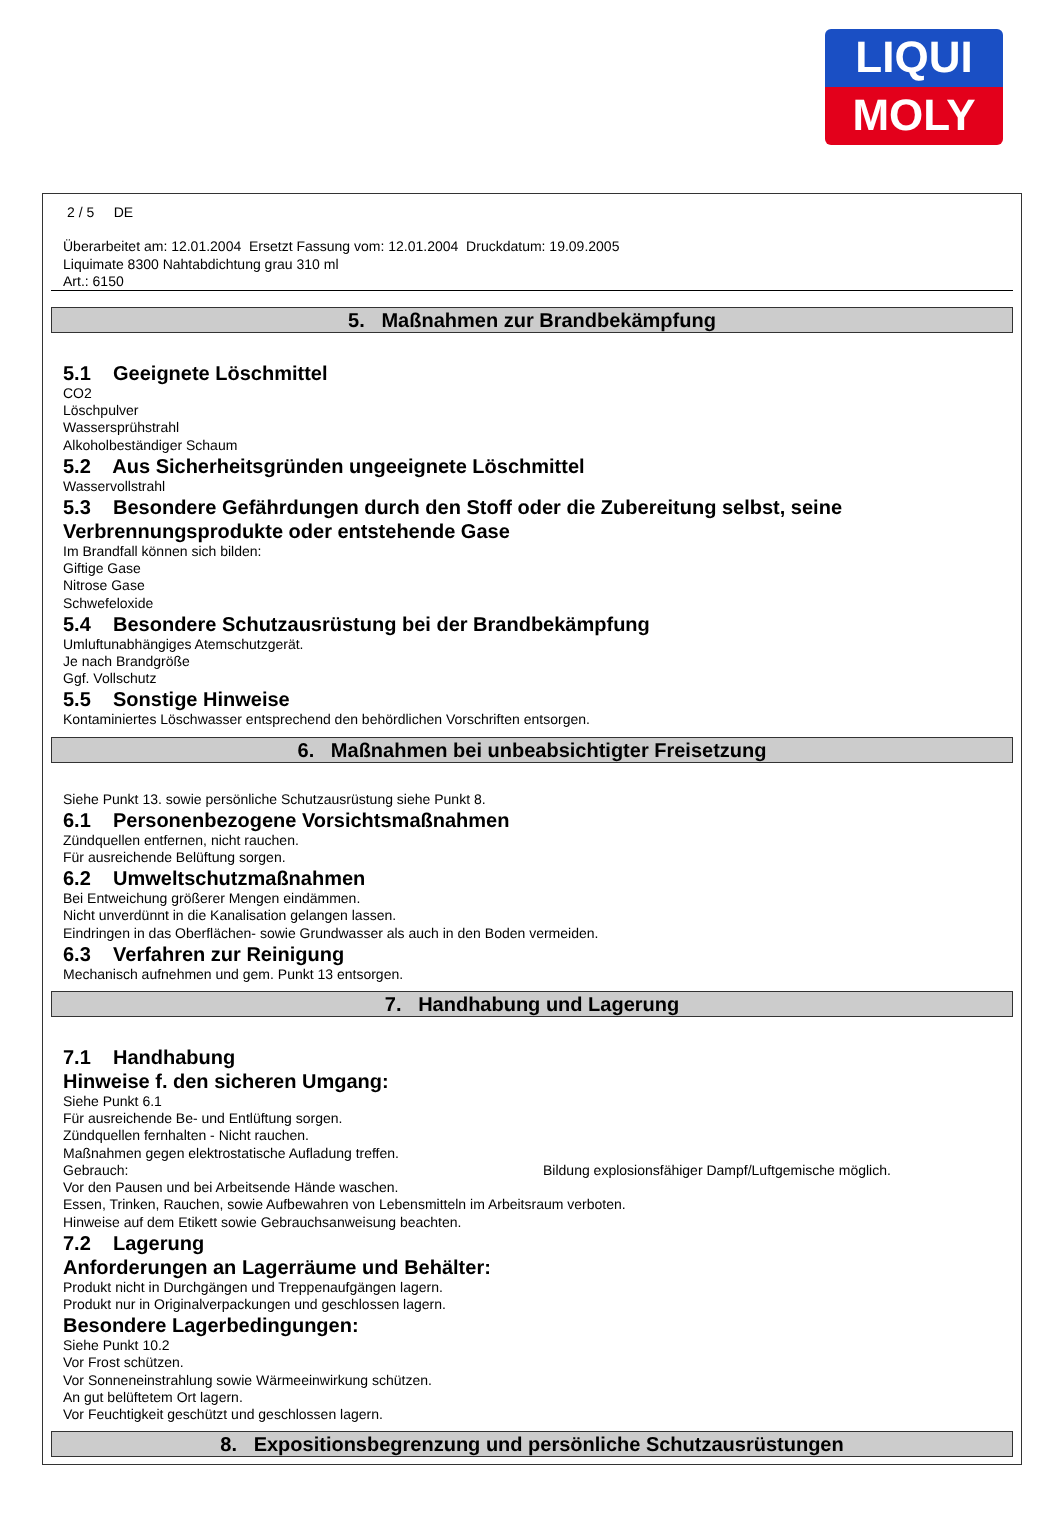LIQUI
MOLY
2 / 5 DE
Überarbeitet am: 12.01.2004 Ersetzt Fassung vom: 12.01.2004 Druckdatum: 19.09.2005
Liquimate 8300 Nahtabdichtung grau 310 ml
Art.: 6150
5. Maßnahmen zur Brandbekämpfung
5.1 Geeignete Löschmittel
CO2
Löschpulver
Wassersprühstrahl
Alkoholbeständiger Schaum
5.2 Aus Sicherheitsgründen ungeeignete Löschmittel
Wasservollstrahl
5.3 Besondere Gefährdungen durch den Stoff oder die Zubereitung selbst, seine Verbrennungsprodukte oder entstehende Gase
Im Brandfall können sich bilden:
Giftige Gase
Nitrose Gase
Schwefeloxide
5.4 Besondere Schutzausrüstung bei der Brandbekämpfung
Umluftunabhängiges Atemschutzgerät.
Je nach Brandgröße
Ggf. Vollschutz
5.5 Sonstige Hinweise
Kontaminiertes Löschwasser entsprechend den behördlichen Vorschriften entsorgen.
6. Maßnahmen bei unbeabsichtigter Freisetzung
Siehe Punkt 13. sowie persönliche Schutzausrüstung siehe Punkt 8.
6.1 Personenbezogene Vorsichtsmaßnahmen
Zündquellen entfernen, nicht rauchen.
Für ausreichende Belüftung sorgen.
6.2 Umweltschutzmaßnahmen
Bei Entweichung größerer Mengen eindämmen.
Nicht unverdünnt in die Kanalisation gelangen lassen.
Eindringen in das Oberflächen- sowie Grundwasser als auch in den Boden vermeiden.
6.3 Verfahren zur Reinigung
Mechanisch aufnehmen und gem. Punkt 13 entsorgen.
7. Handhabung und Lagerung
7.1 Handhabung
Hinweise f. den sicheren Umgang:
Siehe Punkt 6.1
Für ausreichende Be- und Entlüftung sorgen.
Zündquellen fernhalten - Nicht rauchen.
Maßnahmen gegen elektrostatische Aufladung treffen.
Gebrauch: Bildung explosionsfähiger Dampf/Luftgemische möglich.
Vor den Pausen und bei Arbeitsende Hände waschen.
Essen, Trinken, Rauchen, sowie Aufbewahren von Lebensmitteln im Arbeitsraum verboten.
Hinweise auf dem Etikett sowie Gebrauchsanweisung beachten.
7.2 Lagerung
Anforderungen an Lagerräume und Behälter:
Produkt nicht in Durchgängen und Treppenaufgängen lagern.
Produkt nur in Originalverpackungen und geschlossen lagern.
Besondere Lagerbedingungen:
Siehe Punkt 10.2
Vor Frost schützen.
Vor Sonneneinstrahlung sowie Wärmeeinwirkung schützen.
An gut belüftetem Ort lagern.
Vor Feuchtigkeit geschützt und geschlossen lagern.
8. Expositionsbegrenzung und persönliche Schutzausrüstungen